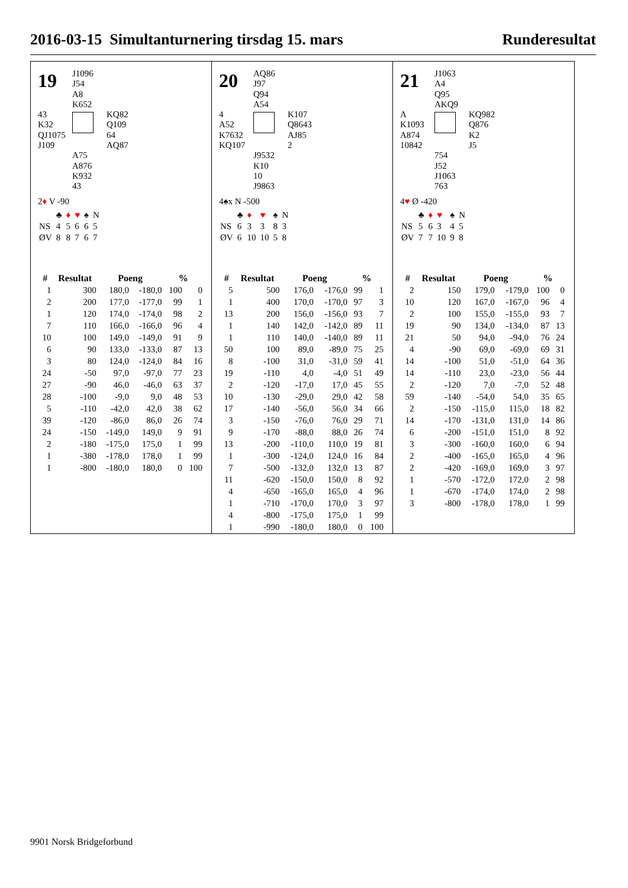2016-03-15 Simultanturnering tirsdag 15. mars Runderesultat
19
J1096
J54
A8
K652
43
K32
QJ1075
J109
KQ82
Q109
64
AQ87
A75
A876
K932
43
2♦ V -90
| | ♣ | ♦ | ♥ | ♠ | N |
| NS | 4 | 5 | 6 | 6 | 5 |
| ØV | 8 | 8 | 7 | 6 | 7 |
| # | Resultat | Poeng | | % | |
| --- | --- | --- | --- | --- | --- |
| 1 | 300 | 180,0 | -180,0 | 100 | 0 |
| 2 | 200 | 177,0 | -177,0 | 99 | 1 |
| 1 | 120 | 174,0 | -174,0 | 98 | 2 |
| 7 | 110 | 166,0 | -166,0 | 96 | 4 |
| 10 | 100 | 149,0 | -149,0 | 91 | 9 |
| 6 | 90 | 133,0 | -133,0 | 87 | 13 |
| 3 | 80 | 124,0 | -124,0 | 84 | 16 |
| 24 | -50 | 97,0 | -97,0 | 77 | 23 |
| 27 | -90 | 46,0 | -46,0 | 63 | 37 |
| 28 | -100 | -9,0 | 9,0 | 48 | 53 |
| 5 | -110 | -42,0 | 42,0 | 38 | 62 |
| 39 | -120 | -86,0 | 86,0 | 26 | 74 |
| 24 | -150 | -149,0 | 149,0 | 9 | 91 |
| 2 | -180 | -175,0 | 175,0 | 1 | 99 |
| 1 | -380 | -178,0 | 178,0 | 1 | 99 |
| 1 | -800 | -180,0 | 180,0 | 0 | 100 |
20
AQ86
J97
Q94
A54
4
A52
K7632
KQ107
K107
Q8643
AJ85
2
J9532
K10
10
J9863
4♠x N -500
| | ♣ | ♦ | ♥ | ♠ | N |
| NS | 6 | 3 | 3 | 8 | 3 |
| ØV | 6 | 10 | 10 | 5 | 8 |
| # | Resultat | Poeng | | % | |
| --- | --- | --- | --- | --- | --- |
| 5 | 500 | 176,0 | -176,0 | 99 | 1 |
| 1 | 400 | 170,0 | -170,0 | 97 | 3 |
| 13 | 200 | 156,0 | -156,0 | 93 | 7 |
| 1 | 140 | 142,0 | -142,0 | 89 | 11 |
| 1 | 110 | 140,0 | -140,0 | 89 | 11 |
| 50 | 100 | 89,0 | -89,0 | 75 | 25 |
| 8 | -100 | 31,0 | -31,0 | 59 | 41 |
| 19 | -110 | 4,0 | -4,0 | 51 | 49 |
| 2 | -120 | -17,0 | 17,0 | 45 | 55 |
| 10 | -130 | -29,0 | 29,0 | 42 | 58 |
| 17 | -140 | -56,0 | 56,0 | 34 | 66 |
| 3 | -150 | -76,0 | 76,0 | 29 | 71 |
| 9 | -170 | -88,0 | 88,0 | 26 | 74 |
| 13 | -200 | -110,0 | 110,0 | 19 | 81 |
| 1 | -300 | -124,0 | 124,0 | 16 | 84 |
| 7 | -500 | -132,0 | 132,0 | 13 | 87 |
| 11 | -620 | -150,0 | 150,0 | 8 | 92 |
| 4 | -650 | -165,0 | 165,0 | 4 | 96 |
| 1 | -710 | -170,0 | 170,0 | 3 | 97 |
| 4 | -800 | -175,0 | 175,0 | 1 | 99 |
| 1 | -990 | -180,0 | 180,0 | 0 | 100 |
21
J1063
A4
Q95
AKQ9
A
K1093
A874
10842
KQ982
Q876
K2
J5
754
J52
J1063
763
4♥ Ø -420
| | ♣ | ♦ | ♥ | ♠ | N |
| NS | 5 | 6 | 3 | 4 | 5 |
| ØV | 7 | 7 | 10 | 9 | 8 |
| # | Resultat | Poeng | | % | |
| --- | --- | --- | --- | --- | --- |
| 2 | 150 | 179,0 | -179,0 | 100 | 0 |
| 10 | 120 | 167,0 | -167,0 | 96 | 4 |
| 2 | 100 | 155,0 | -155,0 | 93 | 7 |
| 19 | 90 | 134,0 | -134,0 | 87 | 13 |
| 21 | 50 | 94,0 | -94,0 | 76 | 24 |
| 4 | -90 | 69,0 | -69,0 | 69 | 31 |
| 14 | -100 | 51,0 | -51,0 | 64 | 36 |
| 14 | -110 | 23,0 | -23,0 | 56 | 44 |
| 2 | -120 | 7,0 | -7,0 | 52 | 48 |
| 59 | -140 | -54,0 | 54,0 | 35 | 65 |
| 2 | -150 | -115,0 | 115,0 | 18 | 82 |
| 14 | -170 | -131,0 | 131,0 | 14 | 86 |
| 6 | -200 | -151,0 | 151,0 | 8 | 92 |
| 3 | -300 | -160,0 | 160,0 | 6 | 94 |
| 2 | -400 | -165,0 | 165,0 | 4 | 96 |
| 2 | -420 | -169,0 | 169,0 | 3 | 97 |
| 1 | -570 | -172,0 | 172,0 | 2 | 98 |
| 1 | -670 | -174,0 | 174,0 | 2 | 98 |
| 3 | -800 | -178,0 | 178,0 | 1 | 99 |
9901 Norsk Bridgeforbund